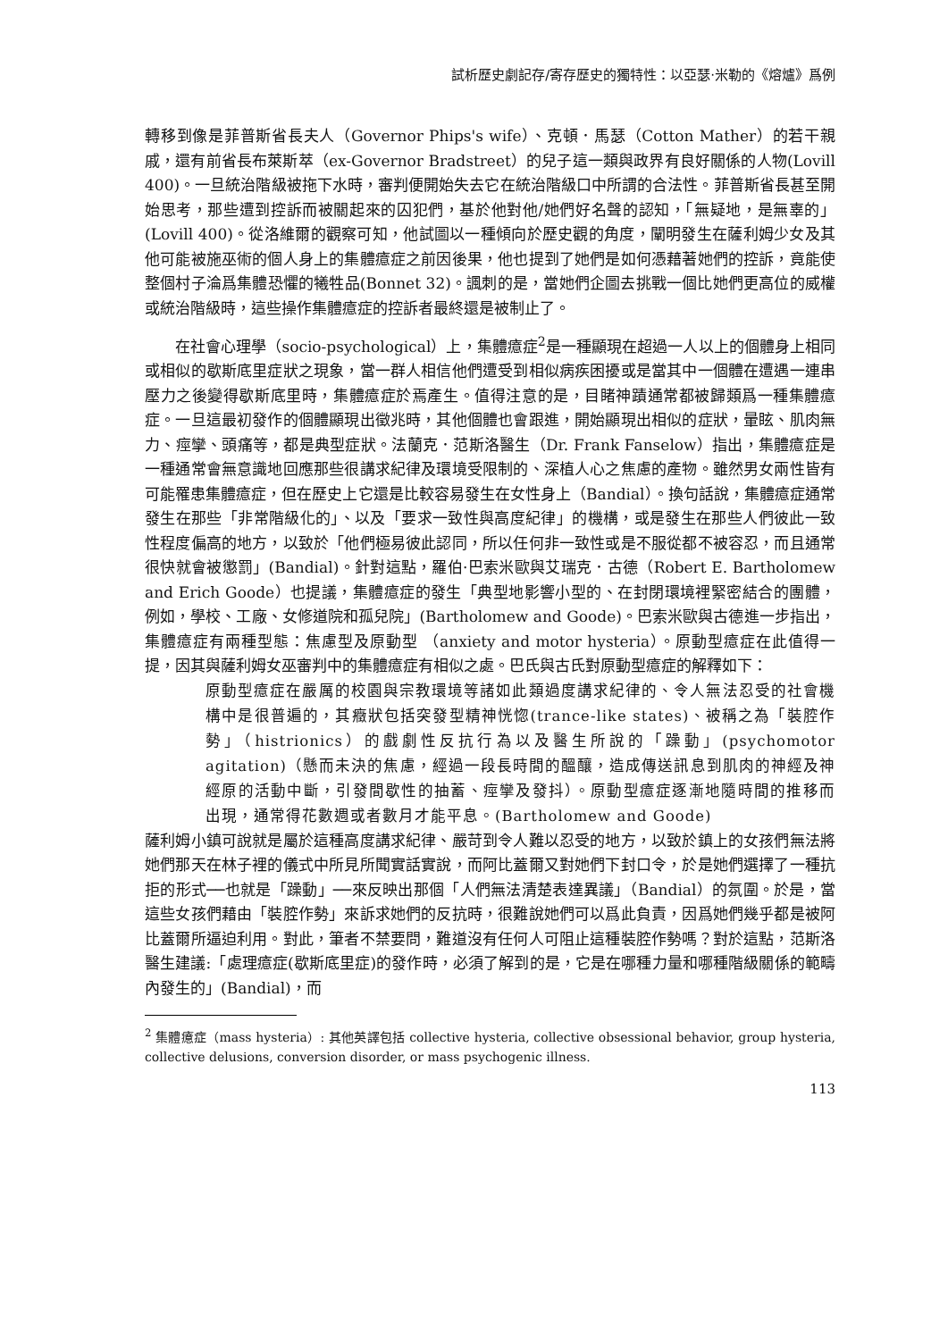試析歷史劇記存/寄存歷史的獨特性：以亞瑟·米勒的《熔爐》爲例
轉移到像是菲普斯省長夫人（Governor Phips's wife）、克頓．馬瑟（Cotton Mather）的若干親戚，還有前省長布萊斯萃（ex-Governor Bradstreet）的兒子這一類與政界有良好關係的人物(Lovill 400)。一旦統治階級被拖下水時，審判便開始失去它在統治階級口中所謂的合法性。菲普斯省長甚至開始思考，那些遭到控訴而被關起來的囚犯們，基於他對他/她們好名聲的認知，「無疑地，是無辜的」(Lovill 400)。從洛維爾的觀察可知，他試圖以一種傾向於歷史觀的角度，闡明發生在薩利姆少女及其他可能被施巫術的個人身上的集體癔症之前因後果，他也提到了她們是如何憑藉著她們的控訴，竟能使整個村子淪爲集體恐懼的犧牲品(Bonnet 32)。諷刺的是，當她們企圖去挑戰一個比她們更高位的威權或統治階級時，這些操作集體癔症的控訴者最終還是被制止了。
在社會心理學（socio-psychological）上，集體癔症<sup>2</sup>是一種顯現在超過一人以上的個體身上相同或相似的歇斯底里症狀之現象，當一群人相信他們遭受到相似病疾困擾或是當其中一個體在遭遇一連串壓力之後變得歇斯底里時，集體癔症於焉產生。值得注意的是，目睹神蹟通常都被歸類爲一種集體癔症。一旦這最初發作的個體顯現出徵兆時，其他個體也會跟進，開始顯現出相似的症狀，暈眩、肌肉無力、痙攣、頭痛等，都是典型症狀。法蘭克．范斯洛醫生（Dr. Frank Fanselow）指出，集體癔症是一種通常會無意識地回應那些很講求紀律及環境受限制的、深植人心之焦慮的產物。雖然男女兩性皆有可能罹患集體癔症，但在歷史上它還是比較容易發生在女性身上（Bandial）。換句話說，集體癔症通常發生在那些「非常階級化的」、以及「要求一致性與高度紀律」的機構，或是發生在那些人們彼此一致性程度偏高的地方，以致於「他們極易彼此認同，所以任何非一致性或是不服從都不被容忍，而且通常很快就會被懲罰」(Bandial)。針對這點，羅伯·巴索米歐與艾瑞克．古德（Robert E. Bartholomew and Erich Goode）也提議，集體癔症的發生「典型地影響小型的、在封閉環境裡緊密結合的團體，例如，學校、工廠、女修道院和孤兒院」(Bartholomew and Goode)。巴索米歐與古德進一步指出，集體癔症有兩種型態：焦慮型及原動型 （anxiety and motor hysteria）。原動型癔症在此值得一提，因其與薩利姆女巫審判中的集體癔症有相似之處。巴氏與古氏對原動型癔症的解釋如下：
原動型癔症在嚴厲的校園與宗教環境等諸如此類過度講求紀律的、令人無法忍受的社會機構中是很普遍的，其癥狀包括突發型精神恍惚(trance-like states)、被稱之為「裝腔作勢」（histrionics）的戲劇性反抗行為以及醫生所說的「躁動」(psychomotor agitation)（懸而未決的焦慮，經過一段長時間的醞釀，造成傳送訊息到肌肉的神經及神經原的活動中斷，引發間歇性的抽蓄、痙攣及發抖）。原動型癔症逐漸地隨時間的推移而出現，通常得花數週或者數月才能平息。(Bartholomew and Goode)
薩利姆小鎮可說就是屬於這種高度講求紀律、嚴苛到令人難以忍受的地方，以致於鎮上的女孩們無法將她們那天在林子裡的儀式中所見所聞實話實說，而阿比蓋爾又對她們下封口令，於是她們選擇了一種抗拒的形式──也就是「躁動」──來反映出那個「人們無法清楚表達異議」（Bandial）的氛圍。於是，當這些女孩們藉由「裝腔作勢」來訴求她們的反抗時，很難說她們可以爲此負責，因爲她們幾乎都是被阿比蓋爾所逼迫利用。對此，筆者不禁要問，難道沒有任何人可阻止這種裝腔作勢嗎？對於這點，范斯洛醫生建議:「處理癔症(歇斯底里症)的發作時，必須了解到的是，它是在哪種力量和哪種階級關係的範疇內發生的」(Bandial)，而
<sup>2</sup> 集體癔症（mass hysteria）: 其他英譯包括 collective hysteria, collective obsessional behavior, group hysteria, collective delusions, conversion disorder, or mass psychogenic illness.
113